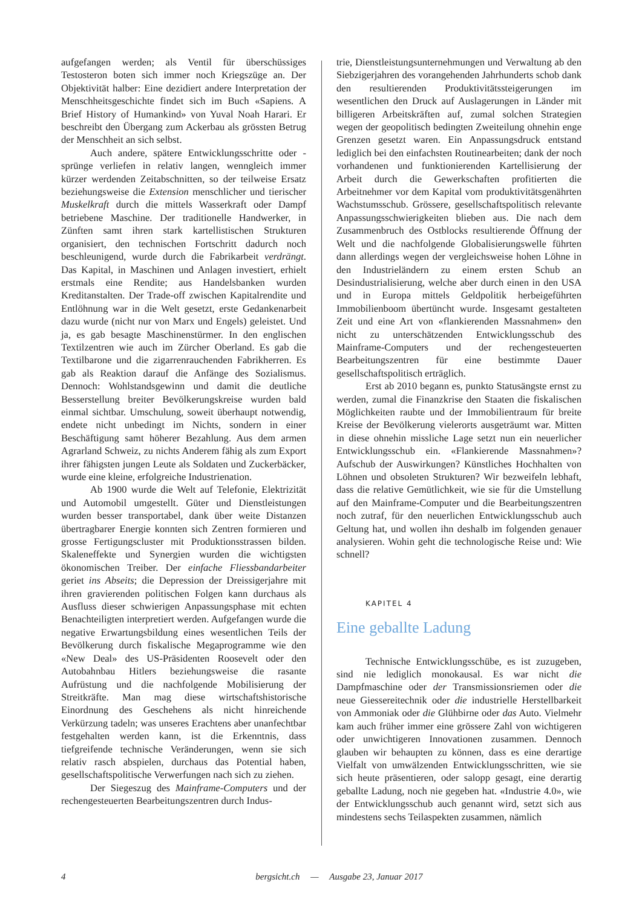aufgefangen werden; als Ventil für überschüssiges Testosteron boten sich immer noch Kriegszüge an. Der Objektivität halber: Eine dezidiert andere Interpretation der Menschheitsgeschichte findet sich im Buch «Sapiens. A Brief History of Humankind» von Yuval Noah Harari. Er beschreibt den Übergang zum Ackerbau als grössten Betrug der Menschheit an sich selbst.
Auch andere, spätere Entwicklungsschritte oder -sprünge verliefen in relativ langen, wenngleich immer kürzer werdenden Zeitabschnitten, so der teilweise Ersatz beziehungsweise die Extension menschlicher und tierischer Muskelkraft durch die mittels Wasserkraft oder Dampf betriebene Maschine. Der traditionelle Handwerker, in Zünften samt ihren stark kartellistischen Strukturen organisiert, den technischen Fortschritt dadurch noch beschleunigend, wurde durch die Fabrikarbeit verdrängt. Das Kapital, in Maschinen und Anlagen investiert, erhielt erstmals eine Rendite; aus Handelsbanken wurden Kreditanstalten. Der Trade-off zwischen Kapitalrendite und Entlöhnung war in die Welt gesetzt, erste Gedankenarbeit dazu wurde (nicht nur von Marx und Engels) geleistet. Und ja, es gab besagte Maschinenstürmer. In den englischen Textilzentren wie auch im Zürcher Oberland. Es gab die Textilbarone und die zigarrenrauchenden Fabrikherren. Es gab als Reaktion darauf die Anfänge des Sozialismus. Dennoch: Wohlstandsgewinn und damit die deutliche Besserstellung breiter Bevölkerungskreise wurden bald einmal sichtbar. Umschulung, soweit überhaupt notwendig, endete nicht unbedingt im Nichts, sondern in einer Beschäftigung samt höherer Bezahlung. Aus dem armen Agrarland Schweiz, zu nichts Anderem fähig als zum Export ihrer fähigsten jungen Leute als Soldaten und Zuckerbäcker, wurde eine kleine, erfolgreiche Industrienation.
Ab 1900 wurde die Welt auf Telefonie, Elektrizität und Automobil umgestellt. Güter und Dienstleistungen wurden besser transportabel, dank über weite Distanzen übertragbarer Energie konnten sich Zentren formieren und grosse Fertigungscluster mit Produktionsstrassen bilden. Skaleneffekte und Synergien wurden die wichtigsten ökonomischen Treiber. Der einfache Fliessbandarbeiter geriet ins Abseits; die Depression der Dreissigerjahre mit ihren gravierenden politischen Folgen kann durchaus als Ausfluss dieser schwierigen Anpassungsphase mit echten Benachteiligten interpretiert werden. Aufgefangen wurde die negative Erwartungsbildung eines wesentlichen Teils der Bevölkerung durch fiskalische Megaprogramme wie den «New Deal» des US-Präsidenten Roosevelt oder den Autobahnbau Hitlers beziehungsweise die rasante Aufrüstung und die nachfolgende Mobilisierung der Streitkräfte. Man mag diese wirtschaftshistorische Einordnung des Geschehens als nicht hinreichende Verkürzung tadeln; was unseres Erachtens aber unanfechtbar festgehalten werden kann, ist die Erkenntnis, dass tiefgreifende technische Veränderungen, wenn sie sich relativ rasch abspielen, durchaus das Potential haben, gesellschaftspolitische Verwerfungen nach sich zu ziehen.
Der Siegeszug des Mainframe-Computers und der rechengesteuerten Bearbeitungszentren durch Indus-
trie, Dienstleistungsunternehmungen und Verwaltung ab den Siebzigerjahren des vorangehenden Jahrhunderts schob dank den resultierenden Produktivitätssteigerungen im wesentlichen den Druck auf Auslagerungen in Länder mit billigeren Arbeitskräften auf, zumal solchen Strategien wegen der geopolitisch bedingten Zweiteilung ohnehin enge Grenzen gesetzt waren. Ein Anpassungsdruck entstand lediglich bei den einfachsten Routinearbeiten; dank der noch vorhandenen und funktionierenden Kartellisierung der Arbeit durch die Gewerkschaften profitierten die Arbeitnehmer vor dem Kapital vom produktivitätsgenährten Wachstumsschub. Grössere, gesellschaftspolitisch relevante Anpassungsschwierigkeiten blieben aus. Die nach dem Zusammenbruch des Ostblocks resultierende Öffnung der Welt und die nachfolgende Globalisierungswelle führten dann allerdings wegen der vergleichsweise hohen Löhne in den Industrieländern zu einem ersten Schub an Desindustrialisierung, welche aber durch einen in den USA und in Europa mittels Geldpolitik herbeigeführten Immobilienboom übertüncht wurde. Insgesamt gestalteten Zeit und eine Art von «flankierenden Massnahmen» den nicht zu unterschätzenden Entwicklungsschub des Mainframe-Computers und der rechengesteuerten Bearbeitungszentren für eine bestimmte Dauer gesellschaftspolitisch erträglich.
Erst ab 2010 begann es, punkto Statusängste ernst zu werden, zumal die Finanzkrise den Staaten die fiskalischen Möglichkeiten raubte und der Immobilientraum für breite Kreise der Bevölkerung vielerorts ausgeträumt war. Mitten in diese ohnehin missliche Lage setzt nun ein neuerlicher Entwicklungsschub ein. «Flankierende Massnahmen»? Aufschub der Auswirkungen? Künstliches Hochhalten von Löhnen und obsoleten Strukturen? Wir bezweifeln lebhaft, dass die relative Gemütlichkeit, wie sie für die Umstellung auf den Mainframe-Computer und die Bearbeitungszentren noch zutraf, für den neuerlichen Entwicklungsschub auch Geltung hat, und wollen ihn deshalb im folgenden genauer analysieren. Wohin geht die technologische Reise und: Wie schnell?
KAPITEL 4
Eine geballte Ladung
Technische Entwicklungsschübe, es ist zuzugeben, sind nie lediglich monokausal. Es war nicht die Dampfmaschine oder der Transmissionsriemen oder die neue Giessereitechnik oder die industrielle Herstellbarkeit von Ammoniak oder die Glühbirne oder das Auto. Vielmehr kam auch früher immer eine grössere Zahl von wichtigeren oder unwichtigeren Innovationen zusammen. Dennoch glauben wir behaupten zu können, dass es eine derartige Vielfalt von umwälzenden Entwicklungsschritten, wie sie sich heute präsentieren, oder salopp gesagt, eine derartig geballte Ladung, noch nie gegeben hat. «Industrie 4.0», wie der Entwicklungsschub auch genannt wird, setzt sich aus mindestens sechs Teilaspekten zusammen, nämlich
4 bergsicht.ch — Ausgabe 23, Januar 2017